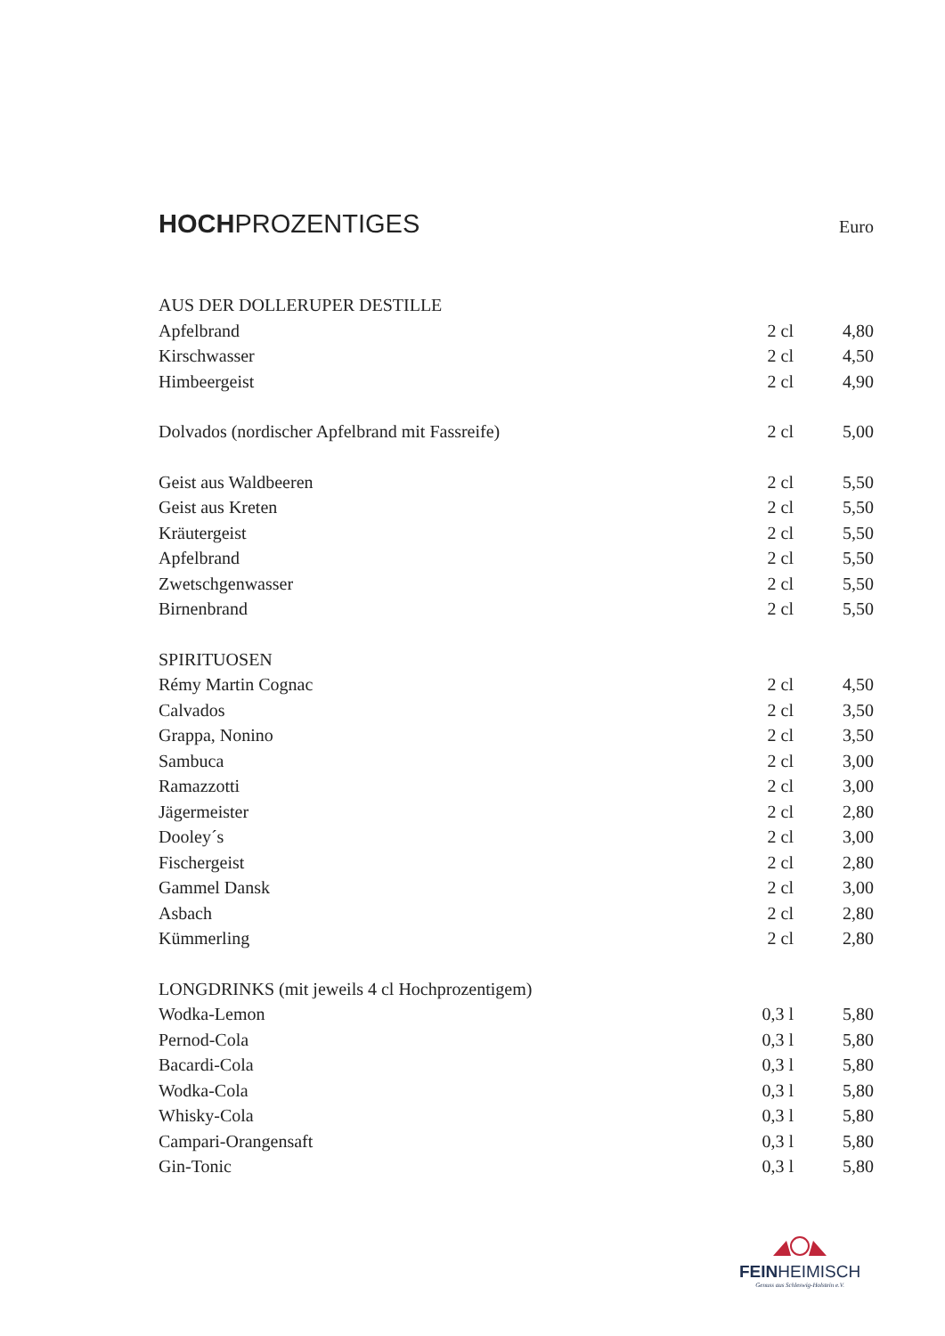HOCHPROZENTIGES Euro
| AUS DER DOLLERUPER DESTILLE | | |
| Apfelbrand | 2 cl | 4,80 |
| Kirschwasser | 2 cl | 4,50 |
| Himbeergeist | 2 cl | 4,90 |
| Dolvados (nordischer Apfelbrand mit Fassreife) | 2 cl | 5,00 |
| Geist aus Waldbeeren | 2 cl | 5,50 |
| Geist aus Kreten | 2 cl | 5,50 |
| Kräutergeist | 2 cl | 5,50 |
| Apfelbrand | 2 cl | 5,50 |
| Zwetschgenwasser | 2 cl | 5,50 |
| Birnenbrand | 2 cl | 5,50 |
| SPIRITUOSEN | | |
| Rémy Martin Cognac | 2 cl | 4,50 |
| Calvados | 2 cl | 3,50 |
| Grappa, Nonino | 2 cl | 3,50 |
| Sambuca | 2 cl | 3,00 |
| Ramazzotti | 2 cl | 3,00 |
| Jägermeister | 2 cl | 2,80 |
| Dooley´s | 2 cl | 3,00 |
| Fischergeist | 2 cl | 2,80 |
| Gammel Dansk | 2 cl | 3,00 |
| Asbach | 2 cl | 2,80 |
| Kümmerling | 2 cl | 2,80 |
| LONGDRINKS (mit jeweils 4 cl Hochprozentigem) | | |
| Wodka-Lemon | 0,3 l | 5,80 |
| Pernod-Cola | 0,3 l | 5,80 |
| Bacardi-Cola | 0,3 l | 5,80 |
| Wodka-Cola | 0,3 l | 5,80 |
| Whisky-Cola | 0,3 l | 5,80 |
| Campari-Orangensaft | 0,3 l | 5,80 |
| Gin-Tonic | 0,3 l | 5,80 |
FEINHEIMISCH
Genuss aus Schleswig-Holstein e.V.